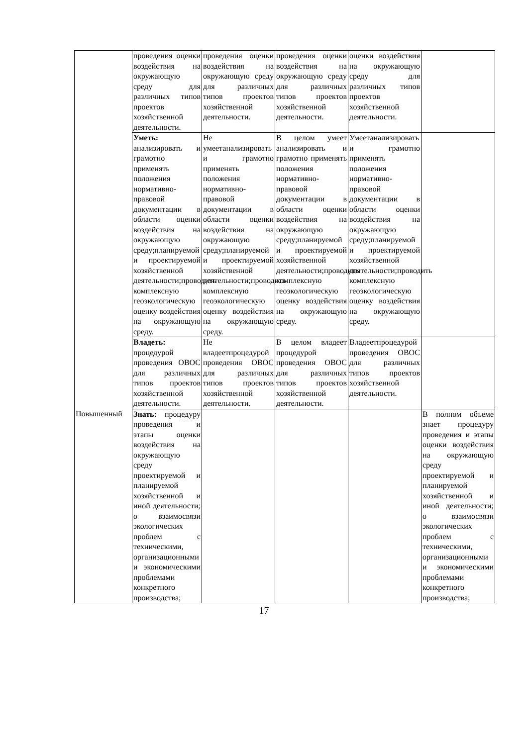| | проведения оценки воздействия на окружающую среду для различных типов проектов хозяйственной деятельности. | проведения оценки воздействия на окружающую среду для различных типов проектов хозяйственной деятельности. | проведения оценки воздействия на окружающую среду для различных типов проектов хозяйственной деятельности. | оценки воздействия на окружающую среду для различных типов проектов хозяйственной деятельности. | |
| | Уметь: анализировать и грамотно применять положения нормативно-правовой документации в области оценки воздействия на окружающую среду;планируемой и проектируемой хозяйственной деятельности;проводить комплексную геоэкологическую оценку воздействия на окружающую среду. | Не умеетанализировать и грамотно применять положения нормативно-правовой документации в области оценки воздействия на окружающую среду;планируемой и проектируемой хозяйственной деятельности;проводить комплексную геоэкологическую оценку воздействия на окружающую среду. | В целом умеет анализировать и грамотно применять положения нормативно-правовой документации в области оценки воздействия на окружающую среду;планируемой и проектируемой хозяйственной деятельности;проводить комплексную геоэкологическую оценку воздействия на окружающую среду. | Умеетанализировать и грамотно применять положения нормативно-правовой документации в области оценки воздействия на окружающую среду;планируемой и проектируемой хозяйственной деятельности;проводить комплексную геоэкологическую оценку воздействия на окружающую среду. | |
| | Владеть: процедурой проведения ОВОС для различных типов проектов хозяйственной деятельности. | Не владеетпроцедурой проведения ОВОС для различных типов проектов хозяйственной деятельности. | В целом владеет процедурой проведения ОВОС для различных типов проектов хозяйственной деятельности. | Владеетпроцедурой проведения ОВОС для различных типов проектов хозяйственной деятельности. | |
| Повышенный | Знать: процедуру проведения и этапы оценки воздействия на окружающую среду проектируемой и планируемой хозяйственной и иной деятельности; о взаимосвязи экологических проблем с техническими, организационными и экономическими проблемами конкретного производства; | | | | В полном объеме знает процедуру проведения и этапы оценки воздействия на окружающую среду проектируемой и планируемой хозяйственной и иной деятельности; о взаимосвязи экологических проблем с техническими, организационными и экономическими проблемами конкретного производства; |
17